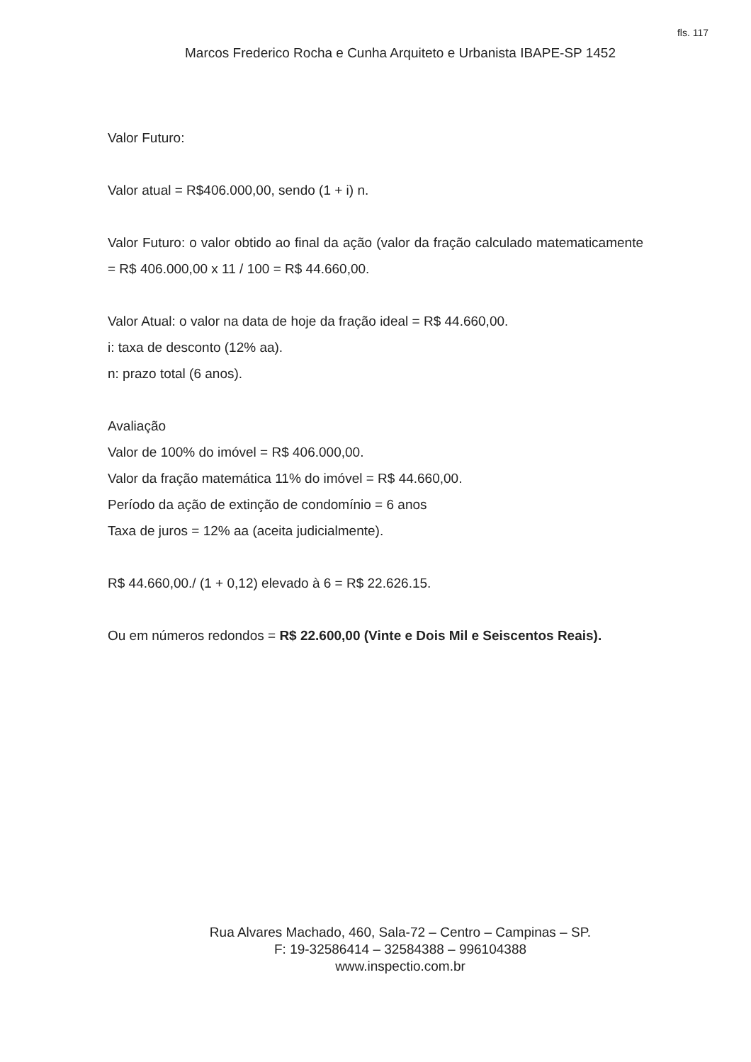fls. 117
Marcos Frederico Rocha e Cunha Arquiteto e Urbanista IBAPE-SP 1452
Valor Futuro:
Valor atual = R$406.000,00, sendo (1 + i) n.
Valor Futuro: o valor obtido ao final da ação (valor da fração calculado matematicamente = R$ 406.000,00 x 11 / 100 = R$ 44.660,00.
Valor Atual: o valor na data de hoje da fração ideal = R$ 44.660,00.
i: taxa de desconto (12% aa).
n: prazo total (6 anos).
Avaliação
Valor de 100% do imóvel = R$ 406.000,00.
Valor da fração matemática 11% do imóvel = R$ 44.660,00.
Período da ação de extinção de condomínio = 6 anos
Taxa de juros = 12% aa (aceita judicialmente).
R$ 44.660,00./ (1 + 0,12) elevado à 6 = R$ 22.626.15.
Ou em números redondos = R$ 22.600,00 (Vinte e Dois Mil e Seiscentos Reais).
Rua Alvares Machado, 460, Sala-72 – Centro – Campinas – SP.
F: 19-32586414 – 32584388 – 996104388
www.inspectio.com.br